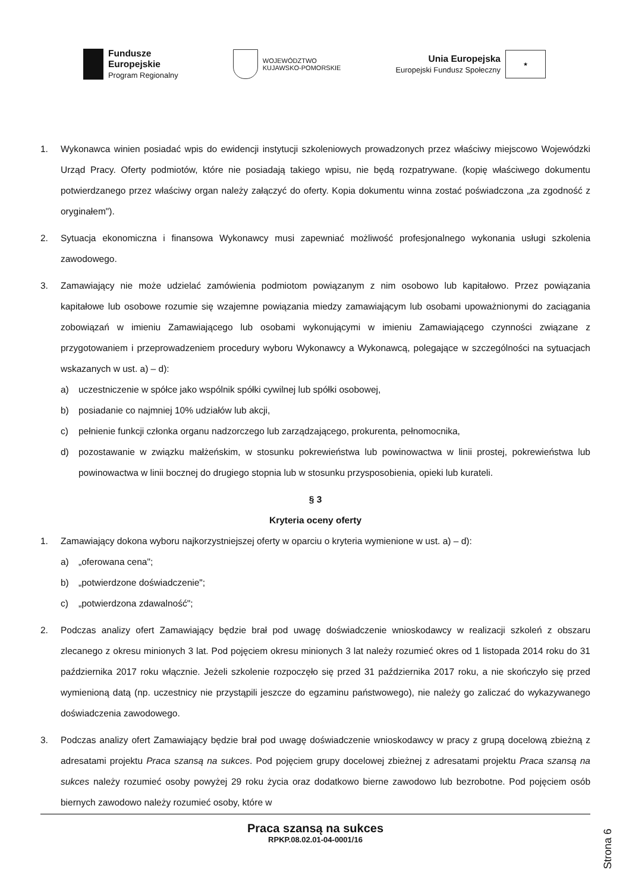Fundusze
Europejskie
Program Regionalny
WOJEWÓDZTWO
KUJAWSKO-POMORSKIE
Unia Europejska
Europejski Fundusz Społeczny
★
1. Wykonawca winien posiadać wpis do ewidencji instytucji szkoleniowych prowadzonych przez właściwy miejscowo Wojewódzki Urząd Pracy. Oferty podmiotów, które nie posiadają takiego wpisu, nie będą rozpatrywane. (kopię właściwego dokumentu potwierdzanego przez właściwy organ należy załączyć do oferty. Kopia dokumentu winna zostać poświadczona „za zgodność z oryginałem").
2. Sytuacja ekonomiczna i finansowa Wykonawcy musi zapewniać możliwość profesjonalnego wykonania usługi szkolenia zawodowego.
3. Zamawiający nie może udzielać zamówienia podmiotom powiązanym z nim osobowo lub kapitałowo. Przez powiązania kapitałowe lub osobowe rozumie się wzajemne powiązania miedzy zamawiającym lub osobami upoważnionymi do zaciągania zobowiązań w imieniu Zamawiającego lub osobami wykonującymi w imieniu Zamawiającego czynności związane z przygotowaniem i przeprowadzeniem procedury wyboru Wykonawcy a Wykonawcą, polegające w szczególności na sytuacjach wskazanych w ust. a) – d):
a) uczestniczenie w spółce jako wspólnik spółki cywilnej lub spółki osobowej,
b) posiadanie co najmniej 10% udziałów lub akcji,
c) pełnienie funkcji członka organu nadzorczego lub zarządzającego, prokurenta, pełnomocnika,
d) pozostawanie w związku małżeńskim, w stosunku pokrewieństwa lub powinowactwa w linii prostej, pokrewieństwa lub powinowactwa w linii bocznej do drugiego stopnia lub w stosunku przysposobienia, opieki lub kurateli.
§ 3
Kryteria oceny oferty
1. Zamawiający dokona wyboru najkorzystniejszej oferty w oparciu o kryteria wymienione w ust. a) – d):
a) „oferowana cena";
b) „potwierdzone doświadczenie";
c) „potwierdzona zdawalność";
2. Podczas analizy ofert Zamawiający będzie brał pod uwagę doświadczenie wnioskodawcy w realizacji szkoleń z obszaru zlecanego z okresu minionych 3 lat. Pod pojęciem okresu minionych 3 lat należy rozumieć okres od 1 listopada 2014 roku do 31 października 2017 roku włącznie. Jeżeli szkolenie rozpoczęło się przed 31 października 2017 roku, a nie skończyło się przed wymienioną datą (np. uczestnicy nie przystąpili jeszcze do egzaminu państwowego), nie należy go zaliczać do wykazywanego doświadczenia zawodowego.
3. Podczas analizy ofert Zamawiający będzie brał pod uwagę doświadczenie wnioskodawcy w pracy z grupą docelową zbieżną z adresatami projektu Praca szansą na sukces. Pod pojęciem grupy docelowej zbieżnej z adresatami projektu Praca szansą na sukces należy rozumieć osoby powyżej 29 roku życia oraz dodatkowo bierne zawodowo lub bezrobotne. Pod pojęciem osób biernych zawodowo należy rozumieć osoby, które w
Praca szansą na sukces
RPKP.08.02.01-04-0001/16
Strona 6